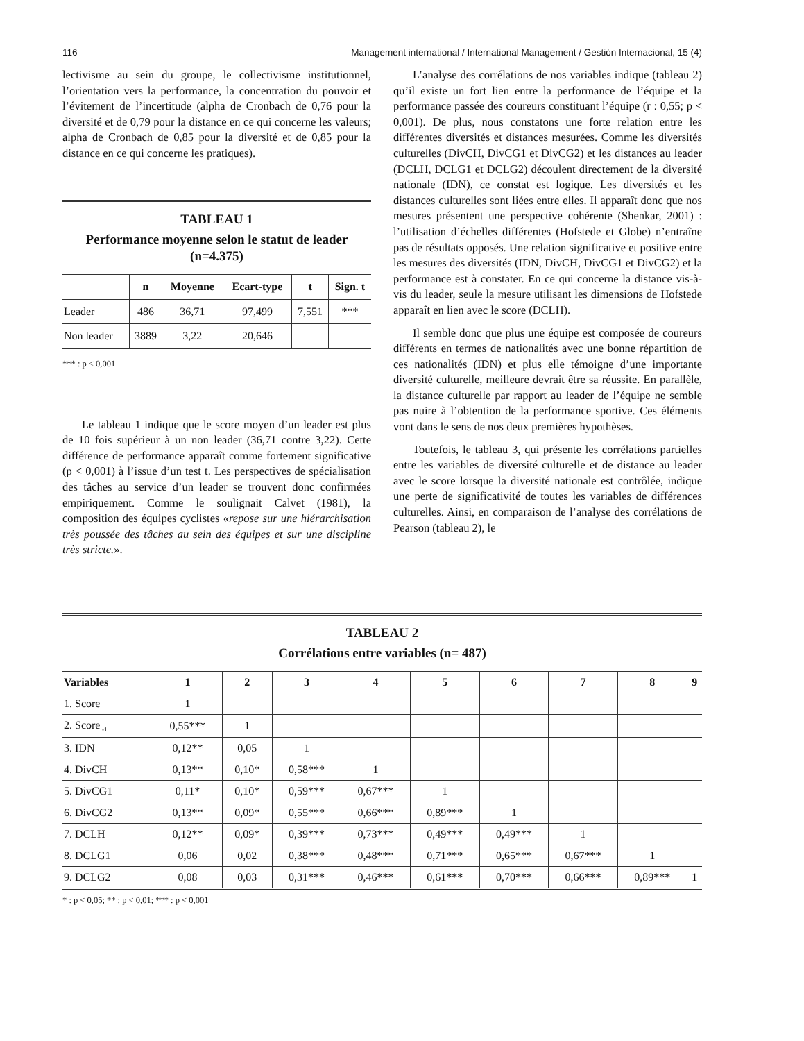116 Management international / International Management / Gestión Internacional, 15 (4)
lectivisme au sein du groupe, le collectivisme institutionnel, l’orientation vers la performance, la concentration du pouvoir et l’évitement de l’incertitude (alpha de Cronbach de 0,76 pour la diversité et de 0,79 pour la distance en ce qui concerne les valeurs; alpha de Cronbach de 0,85 pour la diversité et de 0,85 pour la distance en ce qui concerne les pratiques).
TABLEAU 1
Performance moyenne selon le statut de leader (n=4.375)
| | n | Moyenne | Ecart-type | t | Sign. t |
| --- | --- | --- | --- | --- | --- |
| Leader | 486 | 36,71 | 97,499 | 7,551 | *** |
| Non leader | 3889 | 3,22 | 20,646 | | |
*** : p < 0,001
Le tableau 1 indique que le score moyen d’un leader est plus de 10 fois supérieur à un non leader (36,71 contre 3,22). Cette différence de performance apparaît comme fortement significative (p < 0,001) à l’issue d’un test t. Les perspectives de spécialisation des tâches au service d’un leader se trouvent donc confirmées empiriquement. Comme le soulignait Calvet (1981), la composition des équipes cyclistes «repose sur une hiérarchisation très poussée des tâches au sein des équipes et sur une discipline très stricte.».
L’analyse des corrélations de nos variables indique (tableau 2) qu’il existe un fort lien entre la performance de l’équipe et la performance passée des coureurs constituant l’équipe (r : 0,55; p < 0,001). De plus, nous constatons une forte relation entre les différentes diversités et distances mesurées. Comme les diversités culturelles (DivCH, DivCG1 et DivCG2) et les distances au leader (DCLH, DCLG1 et DCLG2) découlent directement de la diversité nationale (IDN), ce constat est logique. Les diversités et les distances culturelles sont liées entre elles. Il apparaît donc que nos mesures présentent une perspective cohérente (Shenkar, 2001) : l’utilisation d’échelles différentes (Hofstede et Globe) n’entraîne pas de résultats opposés. Une relation significative et positive entre les mesures des diversités (IDN, DivCH, DivCG1 et DivCG2) et la performance est à constater. En ce qui concerne la distance vis-à-vis du leader, seule la mesure utilisant les dimensions de Hofstede apparaît en lien avec le score (DCLH).
Il semble donc que plus une équipe est composée de coureurs différents en termes de nationalités avec une bonne répartition de ces nationalités (IDN) et plus elle témoigne d’une importante diversité culturelle, meilleure devrait être sa réussite. En parallèle, la distance culturelle par rapport au leader de l’équipe ne semble pas nuire à l’obtention de la performance sportive. Ces éléments vont dans le sens de nos deux premières hypothèses.
Toutefois, le tableau 3, qui présente les corrélations partielles entre les variables de diversité culturelle et de distance au leader avec le score lorsque la diversité nationale est contrôlée, indique une perte de significativité de toutes les variables de différences culturelles. Ainsi, en comparaison de l’analyse des corrélations de Pearson (tableau 2), le
TABLEAU 2
Corrélations entre variables (n= 487)
| Variables | 1 | 2 | 3 | 4 | 5 | 6 | 7 | 8 | 9 |
| --- | --- | --- | --- | --- | --- | --- | --- | --- | --- |
| 1. Score | 1 | | | | | | | | |
| 2. Score<sub>t-1</sub> | 0,55*** | 1 | | | | | | | |
| 3. IDN | 0,12** | 0,05 | 1 | | | | | | |
| 4. DivCH | 0,13** | 0,10* | 0,58*** | 1 | | | | | |
| 5. DivCG1 | 0,11* | 0,10* | 0,59*** | 0,67*** | 1 | | | | |
| 6. DivCG2 | 0,13** | 0,09* | 0,55*** | 0,66*** | 0,89*** | 1 | | | |
| 7. DCLH | 0,12** | 0,09* | 0,39*** | 0,73*** | 0,49*** | 0,49*** | 1 | | |
| 8. DCLG1 | 0,06 | 0,02 | 0,38*** | 0,48*** | 0,71*** | 0,65*** | 0,67*** | 1 | |
| 9. DCLG2 | 0,08 | 0,03 | 0,31*** | 0,46*** | 0,61*** | 0,70*** | 0,66*** | 0,89*** | 1 |
* : p < 0,05; ** : p < 0,01; *** : p < 0,001